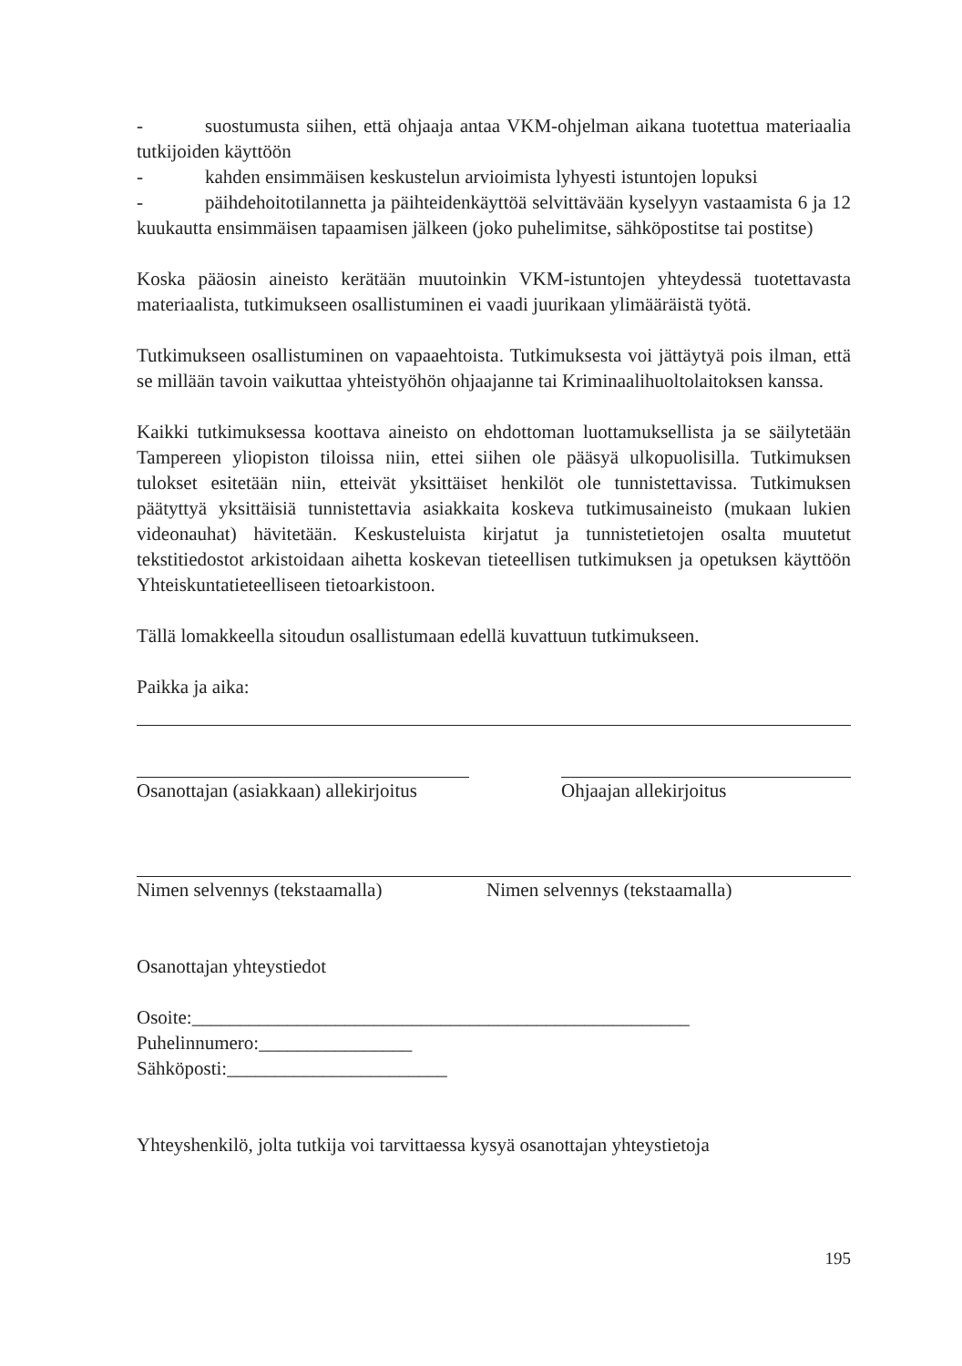- suostumusta siihen, että ohjaaja antaa VKM-ohjelman aikana tuotettua materiaalia tutkijoiden käyttöön
- kahden ensimmäisen keskustelun arvioimista lyhyesti istuntojen lopuksi
- päihdehoitotilannetta ja päihteidenkäyttöä selvittävään kyselyyn vastaamista 6 ja 12 kuukautta ensimmäisen tapaamisen jälkeen (joko puhelimitse, sähköpostitse tai postitse)
Koska pääosin aineisto kerätään muutoinkin VKM-istuntojen yhteydessä tuotettavasta materiaalista, tutkimukseen osallistuminen ei vaadi juurikaan ylimääräistä työtä.
Tutkimukseen osallistuminen on vapaaehtoista. Tutkimuksesta voi jättäytyä pois ilman, että se millään tavoin vaikuttaa yhteistyöhön ohjaajanne tai Kriminaalihuoltolaitoksen kanssa.
Kaikki tutkimuksessa koottava aineisto on ehdottoman luottamuksellista ja se säilytetään Tampereen yliopiston tiloissa niin, ettei siihen ole pääsyä ulkopuolisilla. Tutkimuksen tulokset esitetään niin, etteivät yksittäiset henkilöt ole tunnistettavissa. Tutkimuksen päätyttyä yksittäisiä tunnistettavia asiakkaita koskeva tutkimusaineisto (mukaan lukien videonauhat) hävitetään. Keskusteluista kirjatut ja tunnistetietojen osalta muutetut tekstitiedostot arkistoidaan aihetta koskevan tieteellisen tutkimuksen ja opetuksen käyttöön Yhteiskuntatieteelliseen tietoarkistoon.
Tällä lomakkeella sitoudun osallistumaan edellä kuvattuun tutkimukseen.
Paikka ja aika:
Osanottajan (asiakkaan) allekirjoitus Ohjaajan allekirjoitus
Nimen selvennys (tekstaamalla) Nimen selvennys (tekstaamalla)
Osanottajan yhteystiedot
Osoite:____________________________________________________
Puhelinnumero:________________
Sähköposti:_______________________
Yhteyshenkilö, jolta tutkija voi tarvittaessa kysyä osanottajan yhteystietoja
195